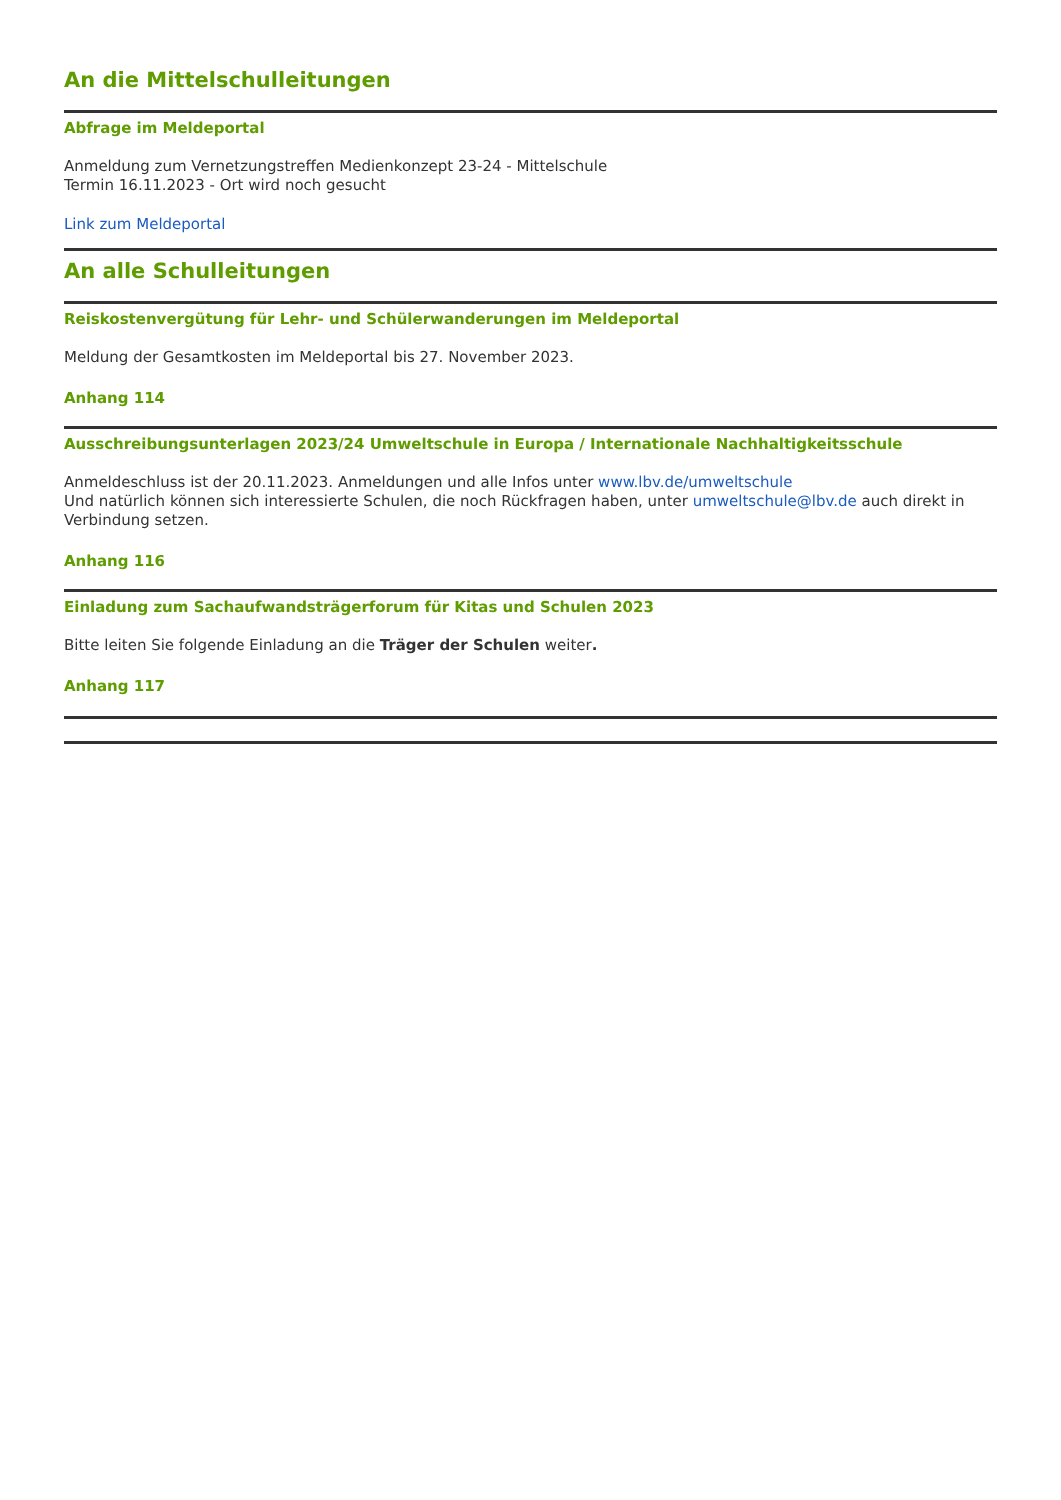An die Mittelschulleitungen
Abfrage im Meldeportal
Anmeldung zum Vernetzungstreffen Medienkonzept 23-24 - Mittelschule
Termin 16.11.2023 - Ort wird noch gesucht
Link zum Meldeportal
An alle Schulleitungen
Reiskostenvergütung für Lehr- und Schülerwanderungen im Meldeportal
Meldung der Gesamtkosten im Meldeportal bis 27. November 2023.
Anhang 114
Ausschreibungsunterlagen 2023/24 Umweltschule in Europa / Internationale Nachhaltigkeitsschule
Anmeldeschluss ist der 20.11.2023. Anmeldungen und alle Infos unter www.lbv.de/umweltschule
Und natürlich können sich interessierte Schulen, die noch Rückfragen haben, unter umweltschule@lbv.de auch direkt in Verbindung setzen.
Anhang 116
Einladung zum Sachaufwandsträgerforum für Kitas und Schulen 2023
Bitte leiten Sie folgende Einladung an die Träger der Schulen weiter.
Anhang 117